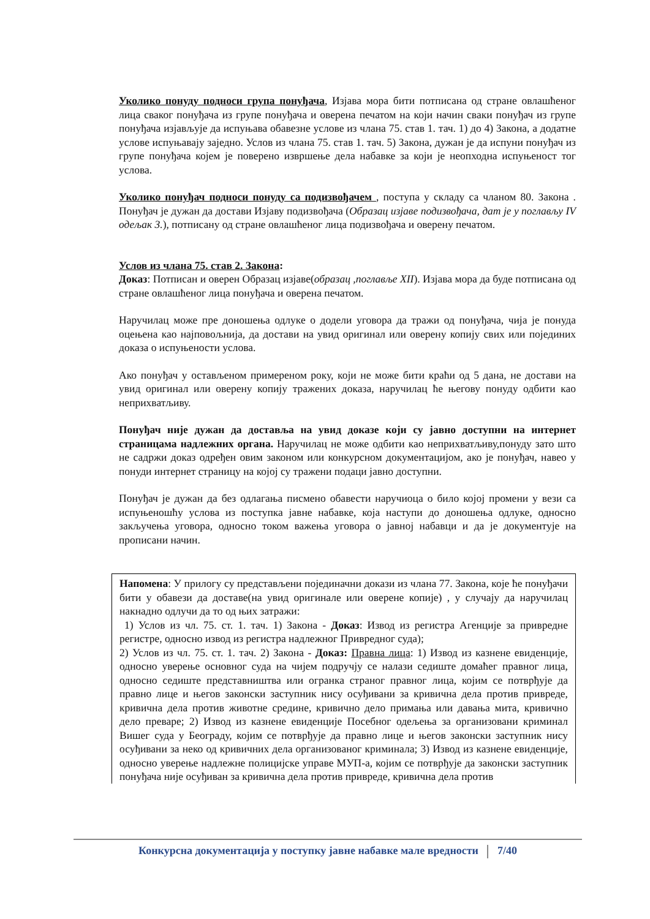Уколико понуду подноси група понуђача, Изјава мора бити потписана од стране овлашћеног лица сваког понуђача из групе понуђача и оверена печатом на који начин сваки понуђач из групе понуђача изјављује да испуњава обавезне услове из члана 75. став 1. тач. 1) до 4) Закона, а додатне услове испуњавају заједно. Услов из члана 75. став 1. тач. 5) Закона, дужан је да испуни понуђач из групе понуђача којем је поверено извршење дела набавке за који је неопходна испуњеност тог услова.
Уколико понуђач подноси понуду са подизвођачем , поступа у складу са чланом 80. Закона . Понуђач је дужан да достави Изјаву подизвођача (Образац изјаве подизвођача, дат је у поглављу IV одељак 3.), потписану од стране овлашћеног лица подизвођача и оверену печатом.
Услов из члана 75. став 2. Закона:
Доказ: Потписан и оверен Образац изјаве(образац ,поглавље XII). Изјава мора да буде потписана од стране овлашћеног лица понуђача и оверена печатом.
Наручилац може пре доношења одлуке о додели уговора да тражи од понуђача, чија је понуда оцењена као најповољнија, да достави на увид оригинал или оверену копију свих или појединих доказа о испуњености услова.
Ако понуђач у остављеном примереном року, који не може бити краћи од 5 дана, не достави на увид оригинал или оверену копију тражених доказа, наручилац ће његову понуду одбити као неприхватљиву.
Понуђач није дужан да доставља на увид доказе који су јавно доступни на интернет страницама надлежних органа. Наручилац не може одбити као неприхватљиву,понуду зато што не садржи доказ одређен овим законом или конкурсном документацијом, ако је понуђач, навео у понуди интернет страницу на којој су тражени подаци јавно доступни.
Понуђач је дужан да без одлагања писмено обавести наручиоца о било којој промени у вези са испуњеношћу услова из поступка јавне набавке, која наступи до доношења одлуке, односно закључења уговора, односно током важења уговора о јавној набавци и да је документује на прописани начин.
Напомена: У прилогу су представљени појединачни докази из члана 77. Закона, које ће понуђачи бити у обавези да доставе(на увид оригинале или оверене копије) , у случају да наручилац накнадно одлучи да то од њих затражи:
1) Услов из чл. 75. ст. 1. тач. 1) Закона - Доказ: Извод из регистра Агенције за привредне регистре, односно извод из регистра надлежног Привредног суда);
2) Услов из чл. 75. ст. 1. тач. 2) Закона - Доказ: Правна лица: 1) Извод из казнене евиденције, односно уверење основног суда на чијем подручју се налази седиште домаћег правног лица, односно седиште представништва или огранка страног правног лица, којим се потврђује да правно лице и његов законски заступник нису осуђивани за кривична дела против привреде, кривична дела против животне средине, кривично дело примања или давања мита, кривично дело преваре; 2) Извод из казнене евиденције Посебног одељења за организовани криминал Вишег суда у Београду, којим се потврђује да правно лице и његов законски заступник нису осуђивани за неко од кривичних дела организованог криминала; 3) Извод из казнене евиденције, односно уверење надлежне полицијске управе МУП-а, којим се потврђује да законски заступник понуђача није осуђиван за кривична дела против привреде, кривична дела против
Конкурсна документација у поступку јавне набавке мале вредности 7/40